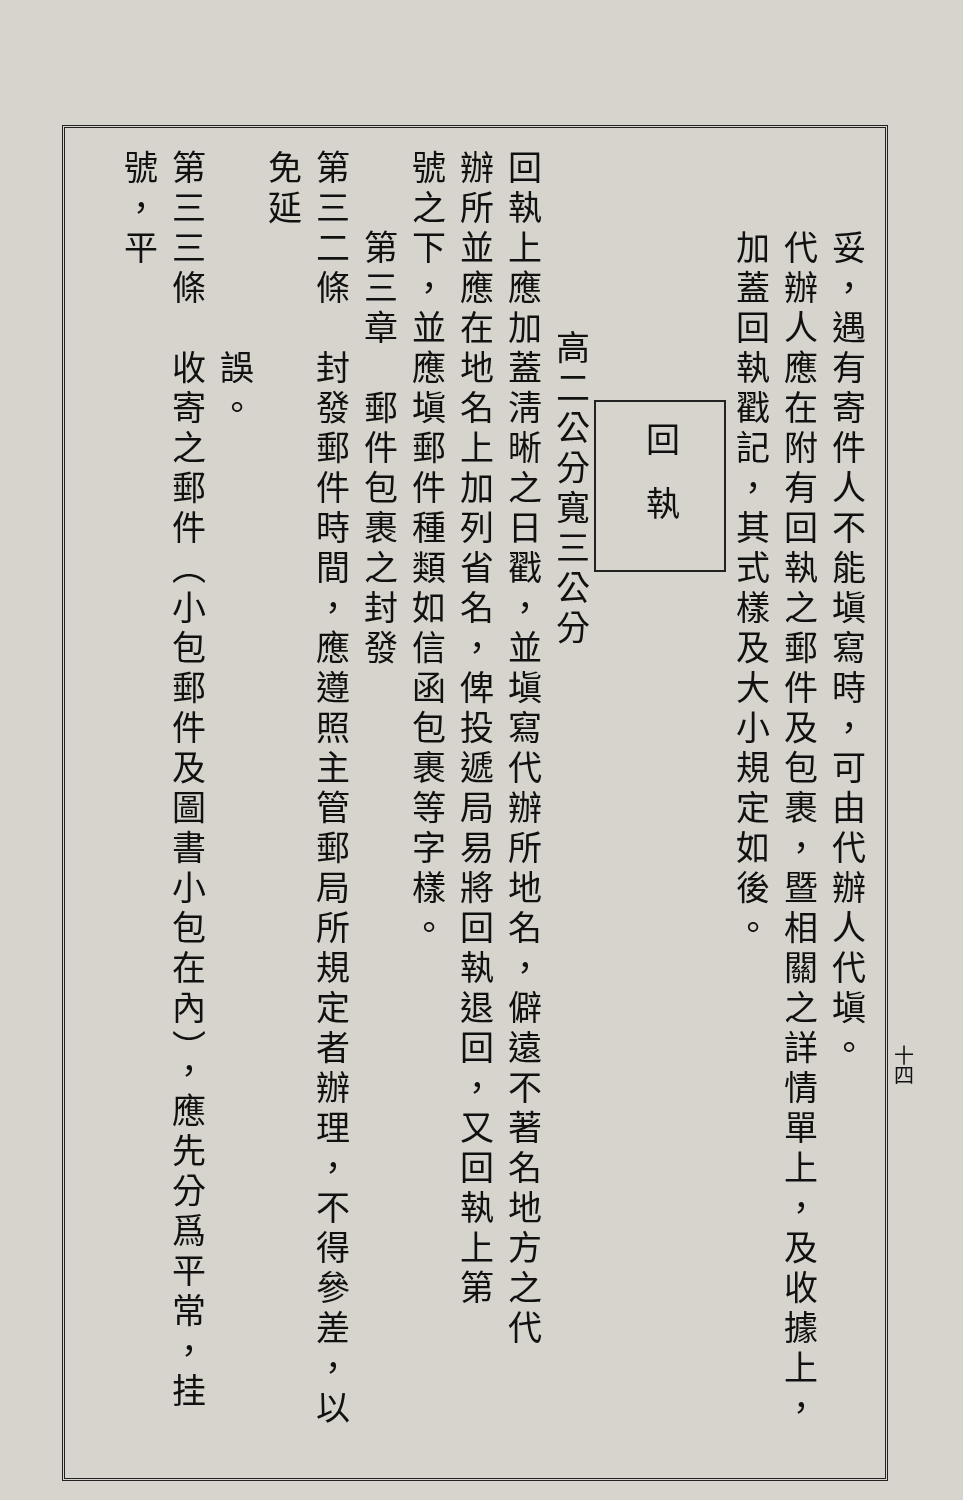妥，遇有寄件人不能塡寫時，可由代辦人代塡。
　　代辦人應在附有回執之郵件及包裹，暨相關之詳情單上，及收據上，
　　加蓋回執戳記，其式樣及大小規定如後。
回執
高二公分寬三公分
回執上應加蓋淸晰之日戳，並塡寫代辦所地名，僻遠不著名地方之代
辦所並應在地名上加列省名，俾投遞局易將回執退回，又回執上第
號之下，並應塡郵件種類如信函包裹等字樣。
第三章　郵件包裹之封發
第三二條　封發郵件時間，應遵照主管郵局所規定者辦理，不得參差，以免延
　　　　　誤。
第三三條　收寄之郵件（小包郵件及圖書小包在內），應先分爲平常，挂號，平
十四